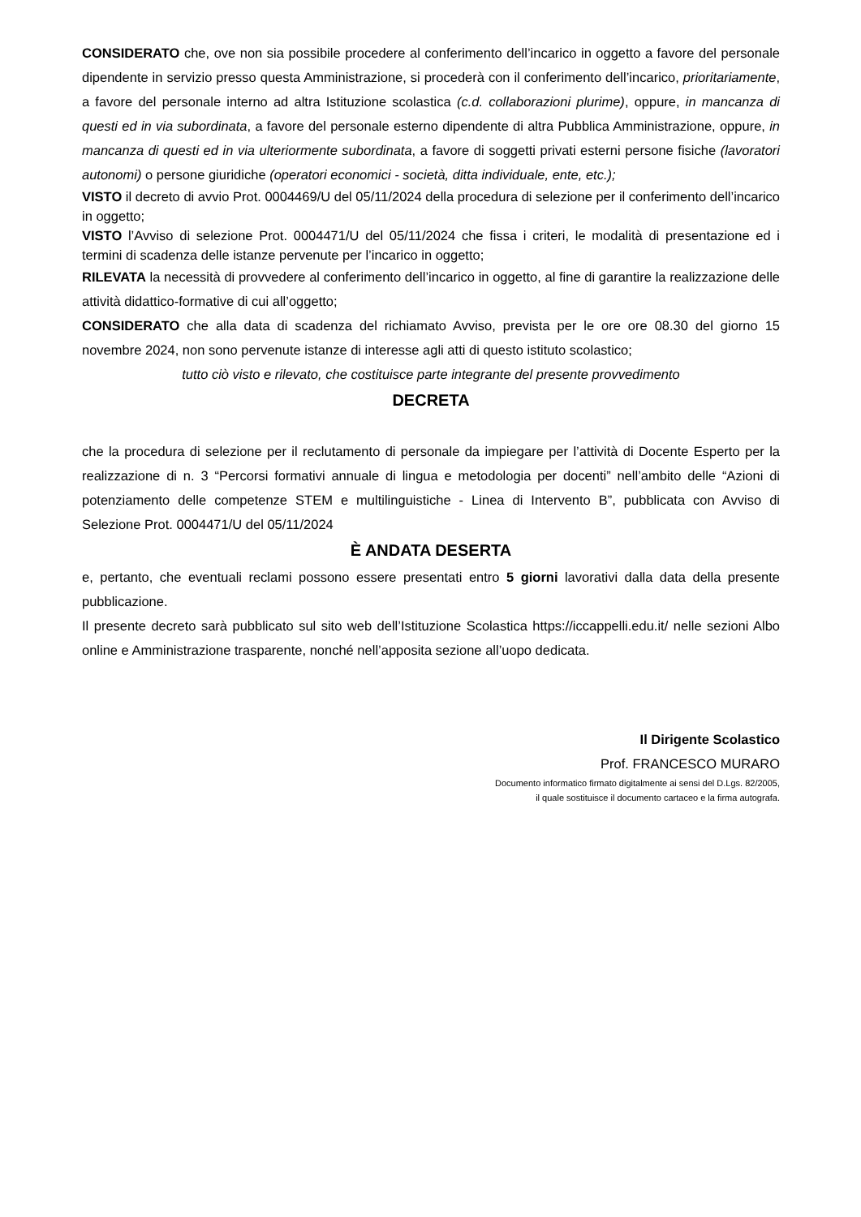CONSIDERATO che, ove non sia possibile procedere al conferimento dell’incarico in oggetto a favore del personale dipendente in servizio presso questa Amministrazione, si procederà con il conferimento dell’incarico, prioritariamente, a favore del personale interno ad altra Istituzione scolastica (c.d. collaborazioni plurime), oppure, in mancanza di questi ed in via subordinata, a favore del personale esterno dipendente di altra Pubblica Amministrazione, oppure, in mancanza di questi ed in via ulteriormente subordinata, a favore di soggetti privati esterni persone fisiche (lavoratori autonomi) o persone giuridiche (operatori economici - società, ditta individuale, ente, etc.);
VISTO il decreto di avvio Prot. 0004469/U del 05/11/2024 della procedura di selezione per il conferimento dell’incarico in oggetto;
VISTO l’Avviso di selezione Prot. 0004471/U del 05/11/2024 che fissa i criteri, le modalità di presentazione ed i termini di scadenza delle istanze pervenute per l’incarico in oggetto;
RILEVATA la necessità di provvedere al conferimento dell’incarico in oggetto, al fine di garantire la realizzazione delle attività didattico-formative di cui all’oggetto;
CONSIDERATO che alla data di scadenza del richiamato Avviso, prevista per le ore ore 08.30 del giorno 15 novembre 2024, non sono pervenute istanze di interesse agli atti di questo istituto scolastico;
tutto ciò visto e rilevato, che costituisce parte integrante del presente provvedimento
DECRETA
che la procedura di selezione per il reclutamento di personale da impiegare per l’attività di Docente Esperto per la realizzazione di n. 3 “Percorsi formativi annuale di lingua e metodologia per docenti” nell’ambito delle “Azioni di potenziamento delle competenze STEM e multilinguistiche - Linea di Intervento B”, pubblicata con Avviso di Selezione Prot. 0004471/U del 05/11/2024
È ANDATA DESERTA
e, pertanto, che eventuali reclami possono essere presentati entro 5 giorni lavorativi dalla data della presente pubblicazione.
Il presente decreto sarà pubblicato sul sito web dell’Istituzione Scolastica https://iccappelli.edu.it/ nelle sezioni Albo online e Amministrazione trasparente, nonché nell’apposita sezione all’uopo dedicata.
Il Dirigente Scolastico
Prof. FRANCESCO MURARO
Documento informatico firmato digitalmente ai sensi del D.Lgs. 82/2005,
il quale sostituisce il documento cartaceo e la firma autografa.